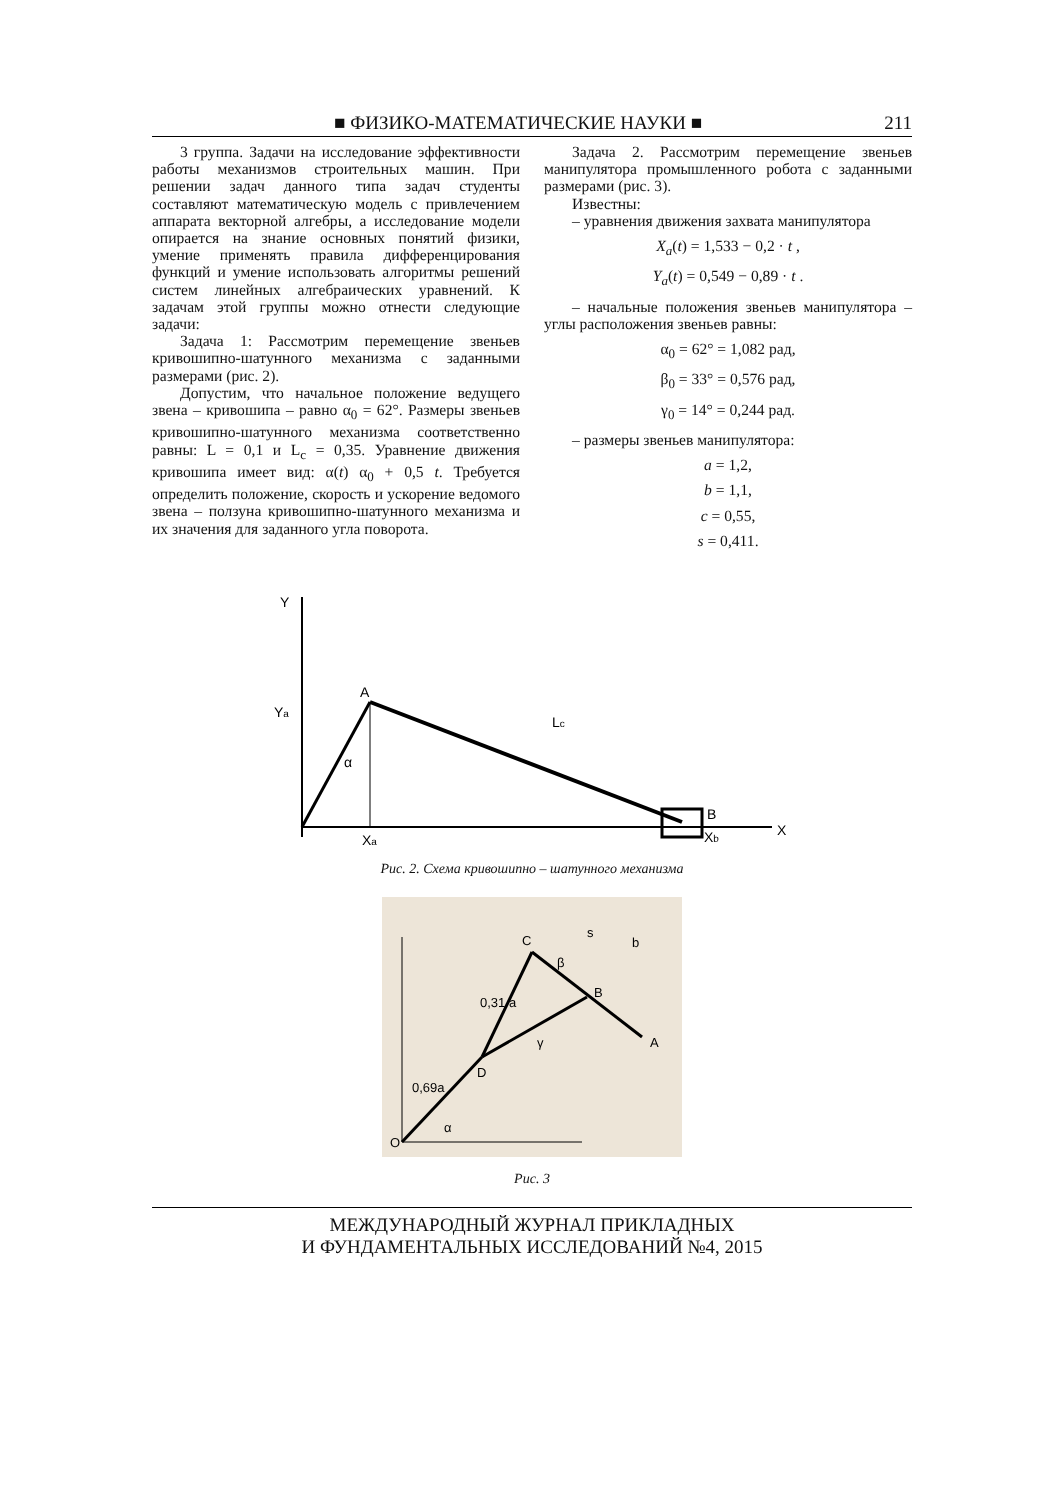■ ФИЗИКО-МАТЕМАТИЧЕСКИЕ НАУКИ ■ 211
3 группа. Задачи на исследование эффективности работы механизмов строительных машин. При решении задач данного типа задач студенты составляют математическую модель с привлечением аппарата векторной алгебры, а исследование модели опирается на знание основных понятий физики, умение применять правила дифференцирования функций и умение использовать алгоритмы решений систем линейных алгебраических уравнений. К задачам этой группы можно отнести следующие задачи:
Задача 1: Рассмотрим перемещение звеньев кривошипно-шатунного механизма с заданными размерами (рис. 2).
Допустим, что начальное положение ведущего звена – кривошипа – равно α<sub>0</sub> = 62°. Размеры звеньев кривошипно-шатунного механизма соответственно равны: L = 0,1 и L<sub>c</sub> = 0,35. Уравнение движения кривошипа имеет вид: α(t) α<sub>0</sub> + 0,5 t. Требуется определить положение, скорость и ускорение ведомого звена – ползуна кривошипно-шатунного механизма и их значения для заданного угла поворота.
Задача 2. Рассмотрим перемещение звеньев манипулятора промышленного робота с заданными размерами (рис. 3).
Известны:
– уравнения движения захвата манипулятора
X<sub>a</sub>(t) = 1,533 − 0,2 · t ,
Y<sub>a</sub>(t) = 0,549 − 0,89 · t .
– начальные положения звеньев манипулятора – углы расположения звеньев равны:
α<sub>0</sub> = 62° = 1,082 рад,
β<sub>0</sub> = 33° = 0,576 рад,
γ<sub>0</sub> = 14° = 0,244 рад.
– размеры звеньев манипулятора:
a = 1,2,
b = 1,1,
c = 0,55,
s = 0,411.
Y
X
A
B
α
Lc
Xa
Xb
Ya
Рис. 2. Схема кривошипно – шатунного механизма
O
D
C
B
A
α
β
γ
0,69a
0,31 a
s
b
Рис. 3
МЕЖДУНАРОДНЫЙ ЖУРНАЛ ПРИКЛАДНЫХ
И ФУНДАМЕНТАЛЬНЫХ ИССЛЕДОВАНИЙ №4, 2015